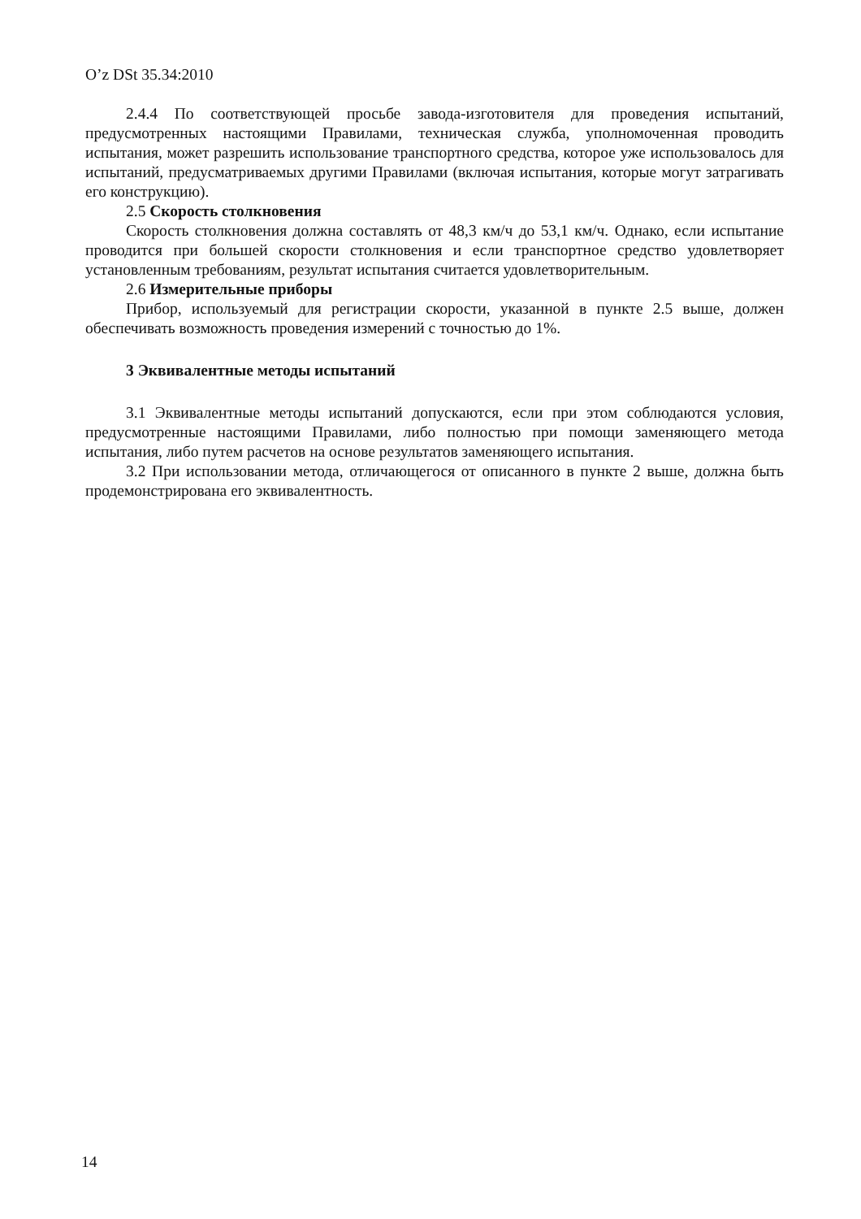O’z DSt 35.34:2010
2.4.4 По соответствующей просьбе завода-изготовителя для проведения испытаний, предусмотренных настоящими Правилами, техническая служба, уполномоченная проводить испытания, может разрешить использование транспортного средства, которое уже использовалось для испытаний, предусматриваемых другими Правилами (включая испытания, которые могут затрагивать его конструкцию).
2.5 Скорость столкновения
Скорость столкновения должна составлять от 48,3 км/ч до 53,1 км/ч. Однако, если испытание проводится при большей скорости столкновения и если транспортное средство удовлетворяет установленным требованиям, результат испытания считается удовлетворительным.
2.6 Измерительные приборы
Прибор, используемый для регистрации скорости, указанной в пункте 2.5 выше, должен обеспечивать возможность проведения измерений с точностью до 1%.
3 Эквивалентные методы испытаний
3.1 Эквивалентные методы испытаний допускаются, если при этом соблюдаются условия, предусмотренные настоящими Правилами, либо полностью при помощи заменяющего метода испытания, либо путем расчетов на основе результатов заменяющего испытания.
3.2 При использовании метода, отличающегося от описанного в пункте 2 выше, должна быть продемонстрирована его эквивалентность.
14